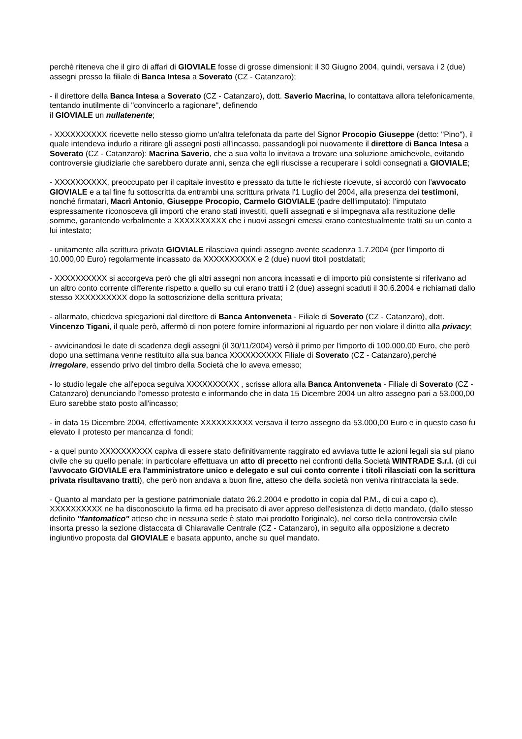perchè riteneva che il giro di affari di GIOVIALE fosse di grosse dimensioni: il 30 Giugno 2004, quindi, versava i 2 (due) assegni presso la filiale di Banca Intesa a Soverato (CZ - Catanzaro);
- il direttore della Banca Intesa a Soverato (CZ - Catanzaro), dott. Saverio Macrina, lo contattava allora telefonicamente, tentando inutilmente di "convincerlo a ragionare", definendo
il GIOVIALE un nullatenente;
- XXXXXXXXXX ricevette nello stesso giorno un'altra telefonata da parte del Signor Procopio Giuseppe (detto: "Pino"), il quale intendeva indurlo a ritirare gli assegni posti all'incasso, passandogli poi nuovamente il direttore di Banca Intesa a Soverato (CZ - Catanzaro): Macrina Saverio, che a sua volta lo invitava a trovare una soluzione amichevole, evitando controversie giudiziarie che sarebbero durate anni, senza che egli riuscisse a recuperare i soldi consegnati a GIOVIALE;
- XXXXXXXXXX, preoccupato per il capitale investito e pressato da tutte le richieste ricevute, si accordò con l'avvocato GIOVIALE e a tal fine fu sottoscritta da entrambi una scrittura privata l'1 Luglio del 2004, alla presenza dei testimoni, nonché firmatari, Macrì Antonio, Giuseppe Procopio, Carmelo GIOVIALE (padre dell'imputato): l'imputato espressamente riconosceva gli importi che erano stati investiti, quelli assegnati e si impegnava alla restituzione delle somme, garantendo verbalmente a XXXXXXXXXX che i nuovi assegni emessi erano contestualmente tratti su un conto a lui intestato;
- unitamente alla scrittura privata GIOVIALE rilasciava quindi assegno avente scadenza 1.7.2004 (per l'importo di 10.000,00 Euro) regolarmente incassato da XXXXXXXXXX e 2 (due) nuovi titoli postdatati;
- XXXXXXXXXX si accorgeva però che gli altri assegni non ancora incassati e di importo più consistente si riferivano ad un altro conto corrente differente rispetto a quello su cui erano tratti i 2 (due) assegni scaduti il 30.6.2004 e richiamati dallo stesso XXXXXXXXXX dopo la sottoscrizione della scrittura privata;
- allarmato, chiedeva spiegazioni dal direttore di Banca Antonveneta - Filiale di Soverato (CZ - Catanzaro), dott. Vincenzo Tigani, il quale però, affermò di non potere fornire informazioni al riguardo per non violare il diritto alla privacy;
- avvicinandosi le date di scadenza degli assegni (il 30/11/2004) versò il primo per l'importo di 100.000,00 Euro, che però dopo una settimana venne restituito alla sua banca XXXXXXXXXX Filiale di Soverato (CZ - Catanzaro),perchè irregolare, essendo privo del timbro della Società che lo aveva emesso;
- lo studio legale che all'epoca seguiva XXXXXXXXXX , scrisse allora alla Banca Antonveneta - Filiale di Soverato (CZ - Catanzaro) denunciando l'omesso protesto e informando che in data 15 Dicembre 2004 un altro assegno pari a 53.000,00 Euro sarebbe stato posto all'incasso;
- in data 15 Dicembre 2004, effettivamente XXXXXXXXXX versava il terzo assegno da 53.000,00 Euro e in questo caso fu elevato il protesto per mancanza di fondi;
- a quel punto XXXXXXXXXX capiva di essere stato definitivamente raggirato ed avviava tutte le azioni legali sia sul piano civile che su quello penale: in particolare effettuava un atto di precetto nei confronti della Società WINTRADE S.r.l. (di cui l'avvocato GIOVIALE era l'amministratore unico e delegato e sul cui conto corrente i titoli rilasciati con la scrittura privata risultavano tratti), che però non andava a buon fine, atteso che della società non veniva rintracciata la sede.
- Quanto al mandato per la gestione patrimoniale datato 26.2.2004 e prodotto in copia dal P.M., di cui a capo c), XXXXXXXXXX ne ha disconosciuto la firma ed ha precisato di aver appreso dell'esistenza di detto mandato, (dallo stesso definito "fantomatico" atteso che in nessuna sede è stato mai prodotto l'originale), nel corso della controversia civile insorta presso la sezione distaccata di Chiaravalle Centrale (CZ - Catanzaro), in seguito alla opposizione a decreto ingiuntivo proposta dal GIOVIALE e basata appunto, anche su quel mandato.